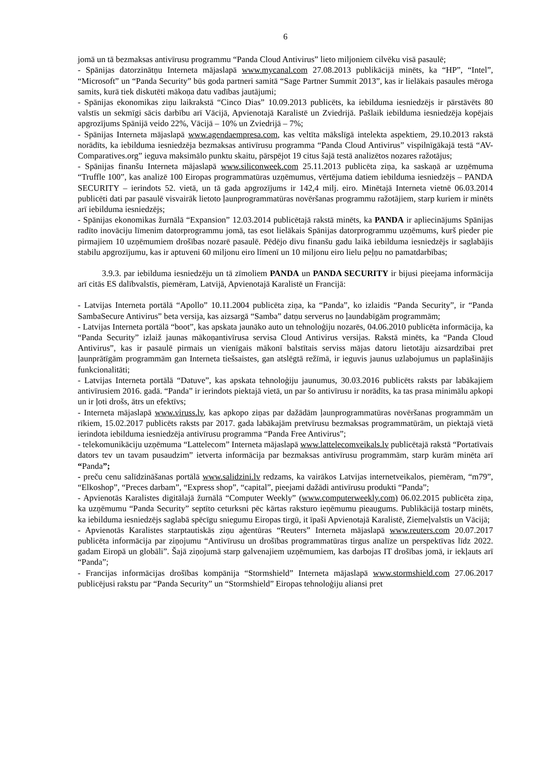6
jomā un tā bezmaksas antivīrusu programmu “Panda Cloud Antivirus” lieto miljoniem cilvēku visā pasaulē;
- Spānijas datorzinātņu Interneta mājaslapā www.mycanal.com 27.08.2013 publikācijā minēts, ka “HP”, “Intel”, “Microsoft” un “Panda Security” būs goda partneri samitā “Sage Partner Summit 2013”, kas ir lielākais pasaules mēroga samits, kurā tiek diskutēti mākoņa datu vadības jautājumi;
- Spānijas ekonomikas ziņu laikrakstā “Cinco Dias” 10.09.2013 publicēts, ka iebilduma iesniedzējs ir pārstāvēts 80 valstīs un sekmīgi sācis darbību arī Vācijā, Apvienotajā Karalistē un Zviedrijā. Pašlaik iebilduma iesniedzēja kopējais apgrozījums Spānijā veido 22%, Vācijā – 10% un Zviedrijā – 7%;
- Spānijas Interneta mājaslapā www.agendaempresa.com, kas veltīta mākslīgā intelekta aspektiem, 29.10.2013 rakstā norādīts, ka iebilduma iesniedzēja bezmaksas antivīrusu programma “Panda Cloud Antivirus” vispilnīgākajā testā “AV-Comparatives.org” ieguva maksimālo punktu skaitu, pārspējot 19 citus šajā testā analizētos nozares ražotājus;
- Spānijas finanšu Interneta mājaslapā www.siliconweek.com 25.11.2013 publicēta ziņa, ka saskaņā ar uzņēmuma “Truffle 100”, kas analizē 100 Eiropas programmatūras uzņēmumus, vērtējuma datiem iebilduma iesniedzējs – PANDA SECURITY – ierindots 52. vietā, un tā gada apgrozījums ir 142,4 milj. eiro. Minētajā Interneta vietnē 06.03.2014 publicēti dati par pasaulē visvairāk lietoto ļaunprogrammatūras novēršanas programmu ražotājiem, starp kuriem ir minēts arī iebilduma iesniedzējs;
- Spānijas ekonomikas žurnālā “Expansion” 12.03.2014 publicētajā rakstā minēts, ka PANDA ir apliecinājums Spānijas radīto inovāciju līmenim datorprogrammu jomā, tas esot lielākais Spānijas datorprogrammu uzņēmums, kurš pieder pie pirmajiem 10 uzņēmumiem drošības nozarē pasaulē. Pēdējo divu finanšu gadu laikā iebilduma iesniedzējs ir saglabājis stabilu apgrozījumu, kas ir aptuveni 60 miljonu eiro līmenī un 10 miljonu eiro lielu peļņu no pamatdarbības;
3.9.3. par iebilduma iesniedzēju un tā zīmoliem PANDA un PANDA SECURITY ir bijusi pieejama informācija arī citās ES dalībvalstīs, piemēram, Latvijā, Apvienotajā Karalistē un Francijā:
- Latvijas Interneta portālā “Apollo” 10.11.2004 publicēta ziņa, ka “Panda”, ko izlaidis “Panda Security”, ir “Panda SambaSecure Antivirus” beta versija, kas aizsargā “Samba” datņu serverus no ļaundabīgām programmām;
- Latvijas Interneta portālā “boot”, kas apskata jaunāko auto un tehnoloģiju nozarēs, 04.06.2010 publicēta informācija, ka “Panda Security” izlaiž jaunas mākoņantivīrusa servisa Cloud Antivirus versijas. Rakstā minēts, ka “Panda Cloud Antivirus”, kas ir pasaulē pirmais un vienīgais mākonī balstītais serviss mājas datoru lietotāju aizsardzībai pret ļaunprātīgām programmām gan Interneta tiešsaistes, gan atslēgtā režīmā, ir ieguvis jaunus uzlabojumus un paplašinājis funkcionalitāti;
- Latvijas Interneta portālā “Datuve”, kas apskata tehnoloģiju jaunumus, 30.03.2016 publicēts raksts par labākajiem antivīrusiem 2016. gadā. “Panda” ir ierindots piektajā vietā, un par šo antivīrusu ir norādīts, ka tas prasa minimālu apkopi un ir ļoti drošs, ātrs un efektīvs;
- Interneta mājaslapā www.viruss.lv, kas apkopo ziņas par dažādām ļaunprogrammatūras novēršanas programmām un rīkiem, 15.02.2017 publicēts raksts par 2017. gada labākajām pretvīrusu bezmaksas programmatūrām, un piektajā vietā ierindota iebilduma iesniedzēja antivīrusu programma “Panda Free Antivirus”;
- telekomunikāciju uzņēmuma “Lattelecom” Interneta mājaslapā www.lattelecomveikals.lv publicētajā rakstā “Portatīvais dators tev un tavam pusaudzim” ietverta informācija par bezmaksas antivīrusu programmām, starp kurām minēta arī “Panda”;
- preču cenu salīdzināšanas portālā www.salidzini.lv redzams, ka vairākos Latvijas internetveikalos, piemēram, “m79”, “Elkoshop”, “Preces darbam”, “Express shop”, “capital”, pieejami dažādi antivīrusu produkti “Panda”;
- Apvienotās Karalistes digitālajā žurnālā “Computer Weekly” (www.computerweekly.com) 06.02.2015 publicēta ziņa, ka uzņēmumu “Panda Security” septīto ceturksni pēc kārtas raksturo ieņēmumu pieaugums. Publikācijā tostarp minēts, ka iebilduma iesniedzējs saglabā spēcīgu sniegumu Eiropas tirgū, it īpaši Apvienotajā Karalistē, Ziemeļvalstīs un Vācijā;
- Apvienotās Karalistes starptautiskās ziņu aģentūras “Reuters” Interneta mājaslapā www.reuters.com 20.07.2017 publicēta informācija par ziņojumu “Antivīrusu un drošības programmatūras tirgus analīze un perspektīvas līdz 2022. gadam Eiropā un globāli”. Šajā ziņojumā starp galvenajiem uzņēmumiem, kas darbojas IT drošības jomā, ir iekļauts arī “Panda”;
- Francijas informācijas drošības kompānija “Stormshield” Interneta mājaslapā www.stormshield.com 27.06.2017 publicējusi rakstu par “Panda Security” un “Stormshield” Eiropas tehnoloģiju aliansi pret